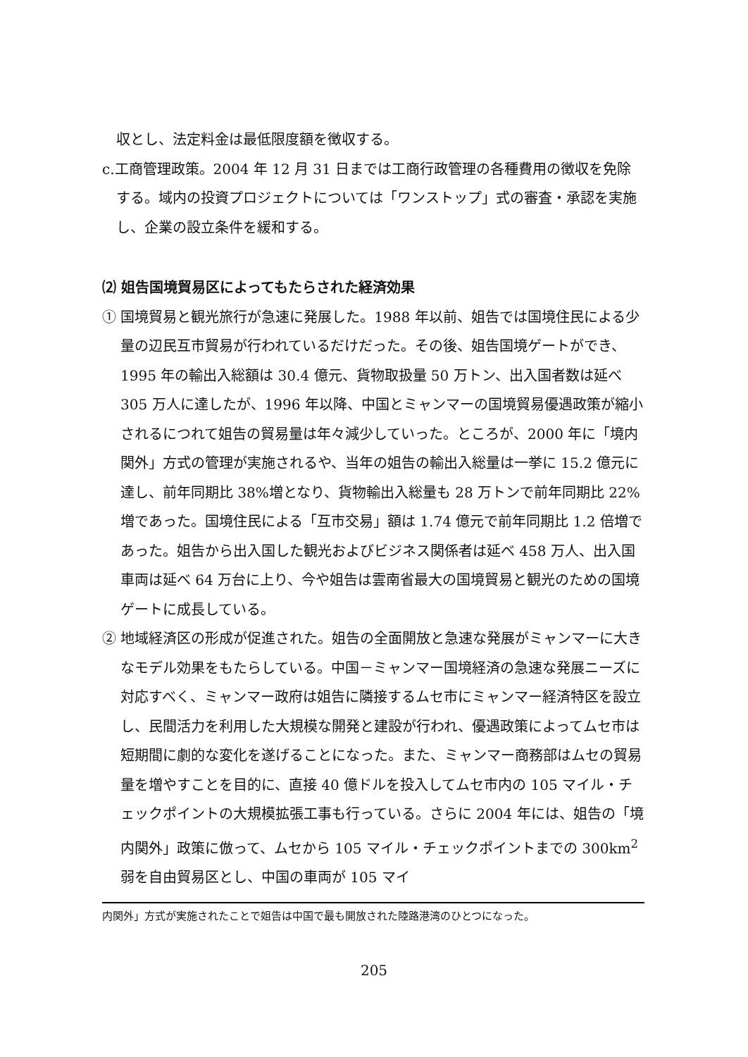収とし、法定料金は最低限度額を徴収する。
c.工商管理政策。2004 年 12 月 31 日までは工商行政管理の各種費用の徴収を免除する。域内の投資プロジェクトについては「ワンストップ」式の審査・承認を実施し、企業の設立条件を緩和する。
⑵ 姐告国境貿易区によってもたらされた経済効果
① 国境貿易と観光旅行が急速に発展した。1988 年以前、姐告では国境住民による少量の辺民互市貿易が行われているだけだった。その後、姐告国境ゲートができ、1995 年の輸出入総額は 30.4 億元、貨物取扱量 50 万トン、出入国者数は延べ 305 万人に達したが、1996 年以降、中国とミャンマーの国境貿易優遇政策が縮小されるにつれて姐告の貿易量は年々減少していった。ところが、2000 年に「境内関外」方式の管理が実施されるや、当年の姐告の輸出入総量は一挙に 15.2 億元に達し、前年同期比 38%増となり、貨物輸出入総量も 28 万トンで前年同期比 22%増であった。国境住民による「互市交易」額は 1.74 億元で前年同期比 1.2 倍増であった。姐告から出入国した観光およびビジネス関係者は延べ 458 万人、出入国車両は延べ 64 万台に上り、今や姐告は雲南省最大の国境貿易と観光のための国境ゲートに成長している。
② 地域経済区の形成が促進された。姐告の全面開放と急速な発展がミャンマーに大きなモデル効果をもたらしている。中国－ミャンマー国境経済の急速な発展ニーズに対応すべく、ミャンマー政府は姐告に隣接するムセ市にミャンマー経済特区を設立し、民間活力を利用した大規模な開発と建設が行われ、優遇政策によってムセ市は短期間に劇的な変化を遂げることになった。また、ミャンマー商務部はムセの貿易量を増やすことを目的に、直接 40 億ドルを投入してムセ市内の 105 マイル・チェックポイントの大規模拡張工事も行っている。さらに 2004 年には、姐告の「境内関外」政策に倣って、ムセから 105 マイル・チェックポイントまでの 300km<sup>2</sup> 弱を自由貿易区とし、中国の車両が 105 マイ
内関外」方式が実施されたことで姐告は中国で最も開放された陸路港湾のひとつになった。
205